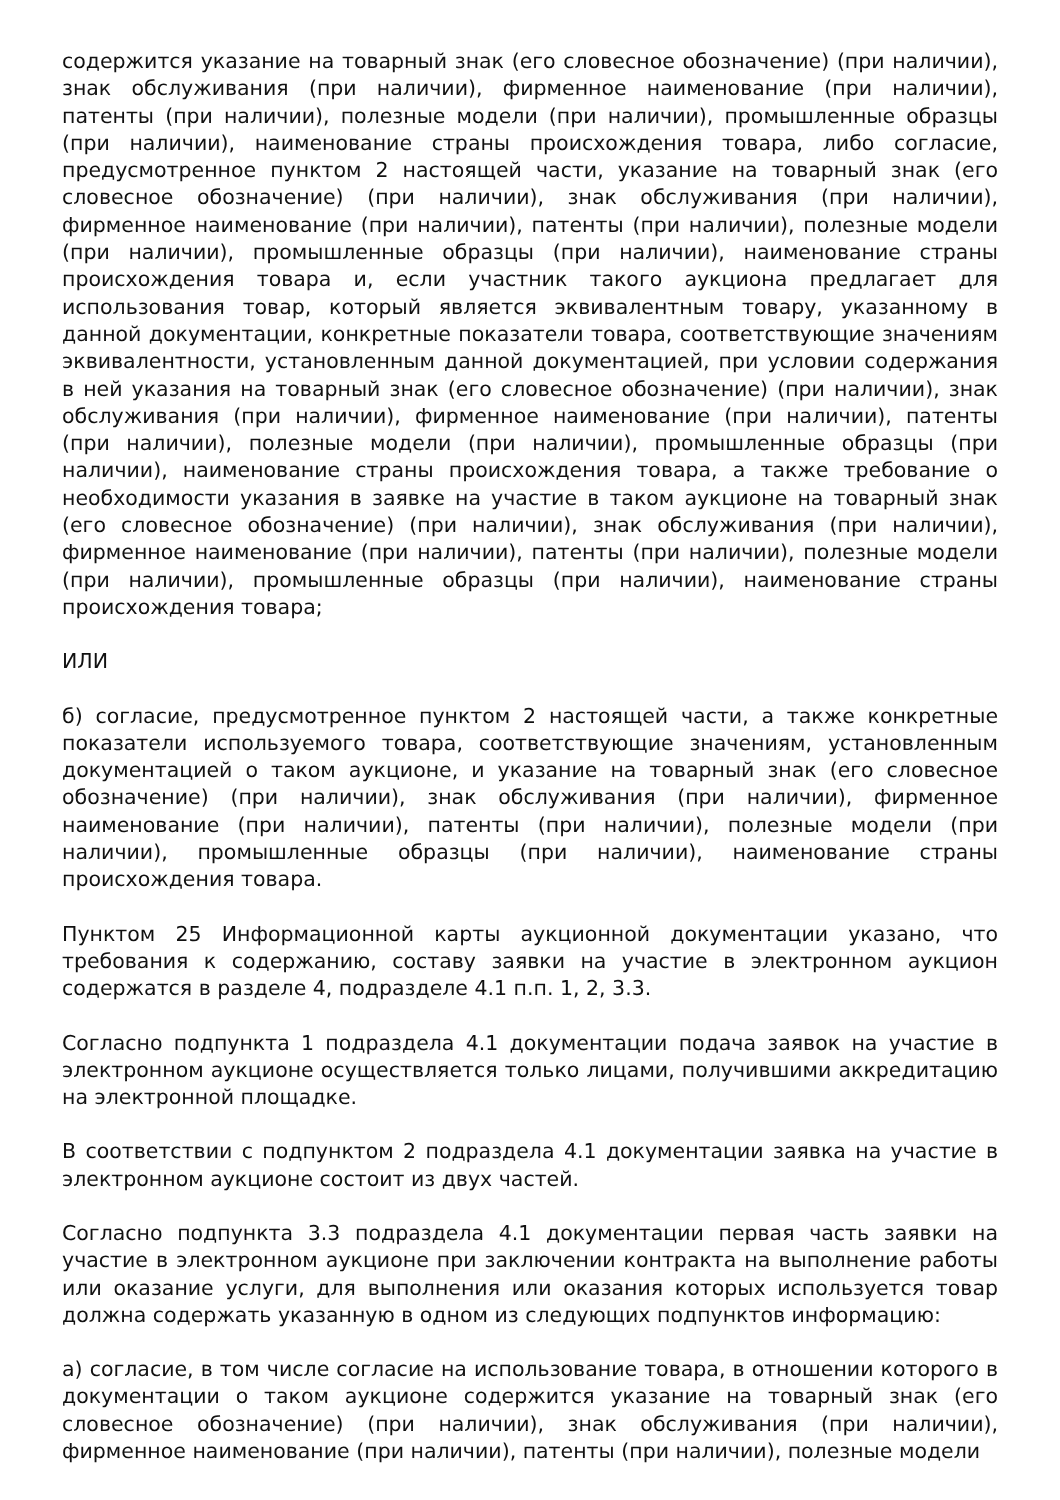содержится указание на товарный знак (его словесное обозначение) (при наличии), знак обслуживания (при наличии), фирменное наименование (при наличии), патенты (при наличии), полезные модели (при наличии), промышленные образцы (при наличии), наименование страны происхождения товара, либо согласие, предусмотренное пунктом 2 настоящей части, указание на товарный знак (его словесное обозначение) (при наличии), знак обслуживания (при наличии), фирменное наименование (при наличии), патенты (при наличии), полезные модели (при наличии), промышленные образцы (при наличии), наименование страны происхождения товара и, если участник такого аукциона предлагает для использования товар, который является эквивалентным товару, указанному в данной документации, конкретные показатели товара, соответствующие значениям эквивалентности, установленным данной документацией, при условии содержания в ней указания на товарный знак (его словесное обозначение) (при наличии), знак обслуживания (при наличии), фирменное наименование (при наличии), патенты (при наличии), полезные модели (при наличии), промышленные образцы (при наличии), наименование страны происхождения товара, а также требование о необходимости указания в заявке на участие в таком аукционе на товарный знак (его словесное обозначение) (при наличии), знак обслуживания (при наличии), фирменное наименование (при наличии), патенты (при наличии), полезные модели (при наличии), промышленные образцы (при наличии), наименование страны происхождения товара;
ИЛИ
б) согласие, предусмотренное пунктом 2 настоящей части, а также конкретные показатели используемого товара, соответствующие значениям, установленным документацией о таком аукционе, и указание на товарный знак (его словесное обозначение) (при наличии), знак обслуживания (при наличии), фирменное наименование (при наличии), патенты (при наличии), полезные модели (при наличии), промышленные образцы (при наличии), наименование страны происхождения товара.
Пунктом 25 Информационной карты аукционной документации указано, что требования к содержанию, составу заявки на участие в электронном аукцион содержатся в разделе 4, подразделе 4.1 п.п. 1, 2, 3.3.
Согласно подпункта 1 подраздела 4.1 документации подача заявок на участие в электронном аукционе осуществляется только лицами, получившими аккредитацию на электронной площадке.
В соответствии с подпунктом 2 подраздела 4.1 документации заявка на участие в электронном аукционе состоит из двух частей.
Согласно подпункта 3.3 подраздела 4.1 документации первая часть заявки на участие в электронном аукционе при заключении контракта на выполнение работы или оказание услуги, для выполнения или оказания которых используется товар должна содержать указанную в одном из следующих подпунктов информацию:
а) согласие, в том числе согласие на использование товара, в отношении которого в документации о таком аукционе содержится указание на товарный знак (его словесное обозначение) (при наличии), знак обслуживания (при наличии), фирменное наименование (при наличии), патенты (при наличии), полезные модели